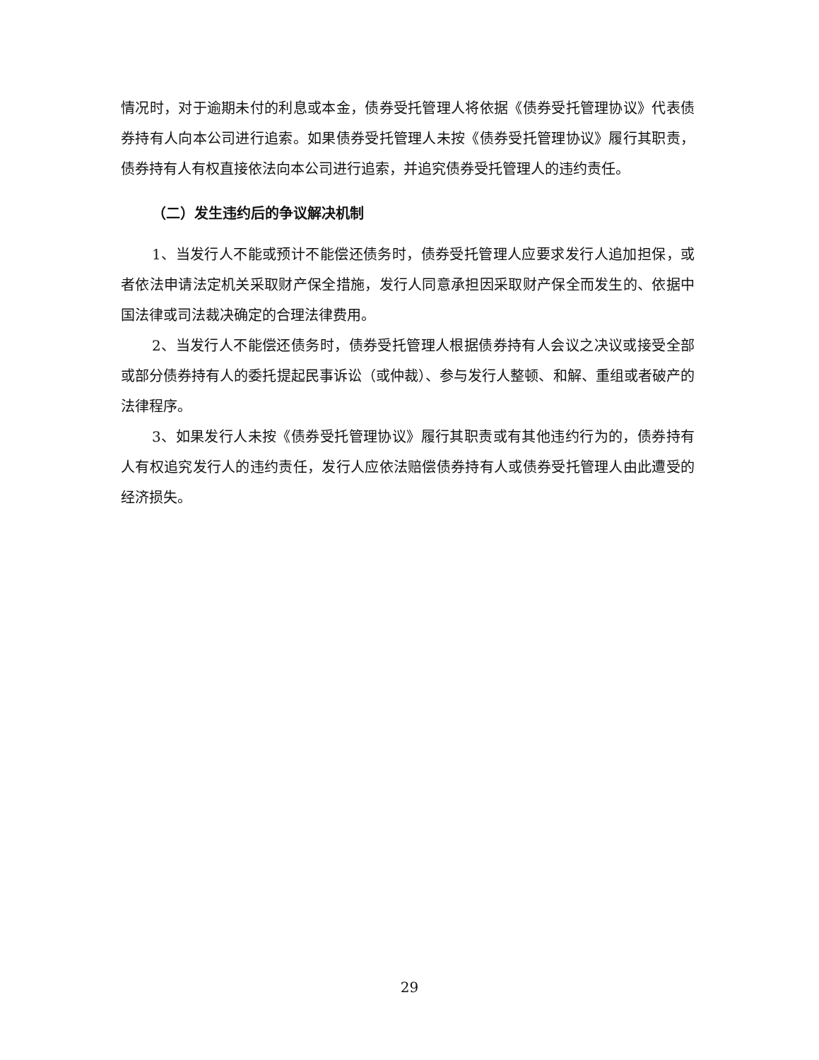情况时，对于逾期未付的利息或本金，债券受托管理人将依据《债券受托管理协议》代表债券持有人向本公司进行追索。如果债券受托管理人未按《债券受托管理协议》履行其职责，债券持有人有权直接依法向本公司进行追索，并追究债券受托管理人的违约责任。
（二）发生违约后的争议解决机制
1、当发行人不能或预计不能偿还债务时，债券受托管理人应要求发行人追加担保，或者依法申请法定机关采取财产保全措施，发行人同意承担因采取财产保全而发生的、依据中国法律或司法裁决确定的合理法律费用。
2、当发行人不能偿还债务时，债券受托管理人根据债券持有人会议之决议或接受全部或部分债券持有人的委托提起民事诉讼（或仲裁）、参与发行人整顿、和解、重组或者破产的法律程序。
3、如果发行人未按《债券受托管理协议》履行其职责或有其他违约行为的，债券持有人有权追究发行人的违约责任，发行人应依法赔偿债券持有人或债券受托管理人由此遭受的经济损失。
29